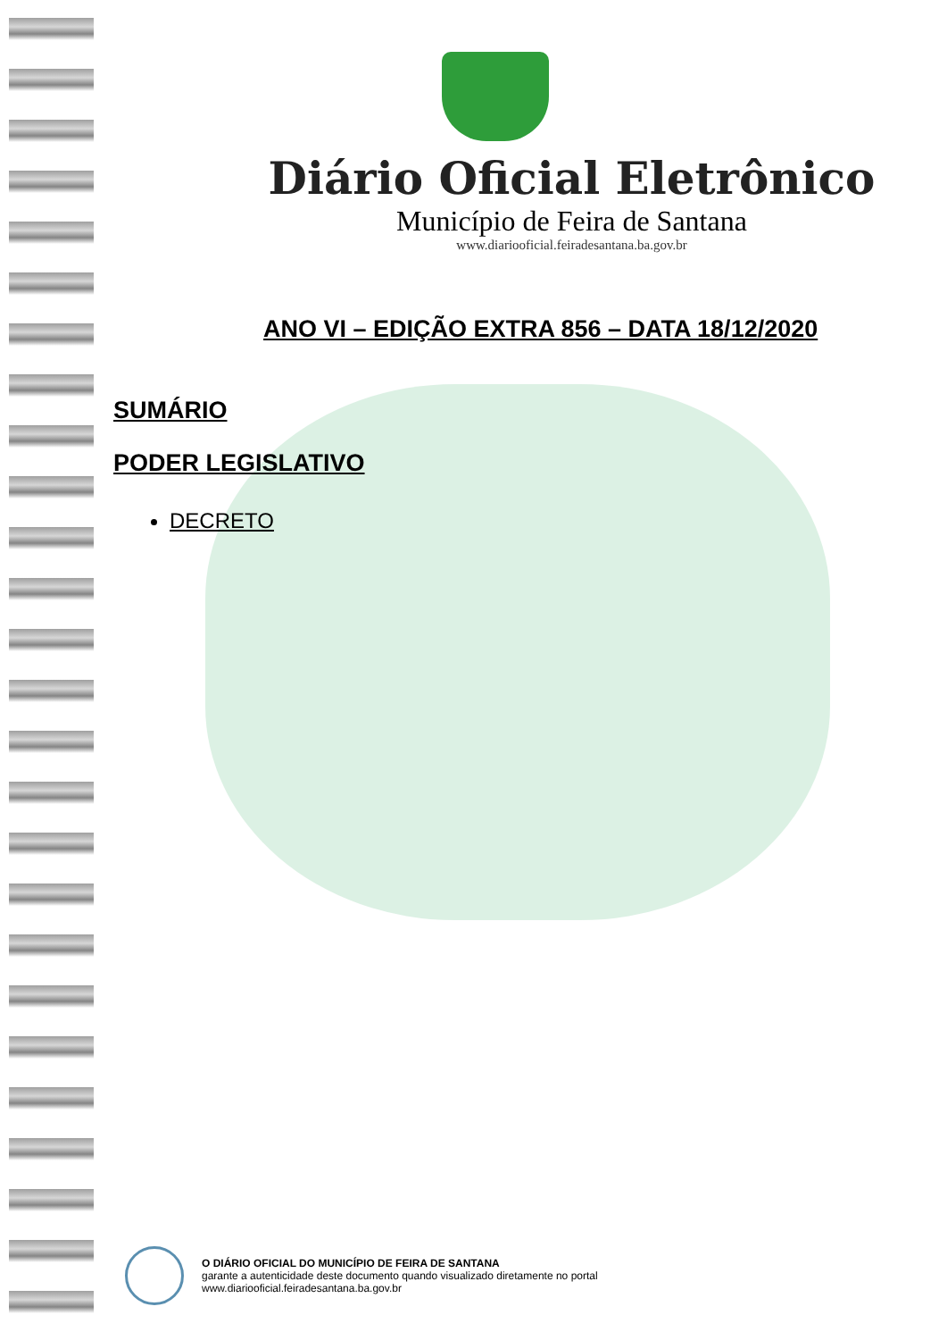Diário Oficial Eletrônico
Município de Feira de Santana
www.diariooficial.feiradesantana.ba.gov.br
ANO VI – EDIÇÃO EXTRA 856 – DATA 18/12/2020
SUMÁRIO
PODER LEGISLATIVO
DECRETO
O DIÁRIO OFICIAL DO MUNICÍPIO DE FEIRA DE SANTANA
garante a autenticidade deste documento quando visualizado diretamente no portal
www.diariooficial.feiradesantana.ba.gov.br